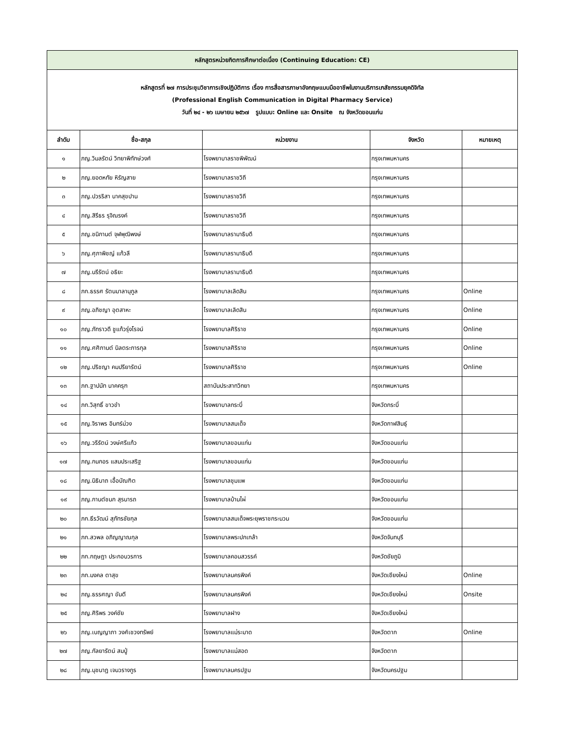| หลักสูตรหน่วยกิตการศึกษาต่อเนื่อง (Continuing Education: CE) | | | | |
| หลักสูตรที่ ๒๗ การประชุมวิชาการเชิงปฏิบัติการ เรื่อง การสื่อสารภาษาอังกฤษแบบมืออาชีพในงานบริการเภสัชกรรมยุคดิจิทัล (Professional English Communication in Digital Pharmacy Service) วันที่ ๒๔ - ๒๖ เมษายน ๒๕๖๗ รูปแบบ: Online และ Onsite ณ จังหวัดขอนแก่น | | | | |
| ลำดับ | ชื่อ-สกุล | หน่วยงาน | จังหวัด | หมายเหตุ |
| ๑ | ภญ.วิมลรัตน์ วิทยาพิทักษ์วงศ์ | โรงพยาบาลราชพิพัฒน์ | กรุงเทพมหานคร | |
| ๒ | ภญ.ยอดหทัย หิรัญสาย | โรงพยาบาลราชวิถี | กรุงเทพมหานคร | |
| ๓ | ภญ.ปวรริสา นาคสุขปาน | โรงพยาบาลราชวิถี | กรุงเทพมหานคร | |
| ๔ | ภญ.สิรีธร รุจิณรงค์ | โรงพยาบาลราชวิถี | กรุงเทพมหานคร | |
| ๕ | ภญ.ชนิกานต์ จุฬพุฒิพงษ์ | โรงพยาบาลรามาธิบดี | กรุงเทพมหานคร | |
| ๖ | ภญ.ศุภาพิชญ์ แก้วลี | โรงพยาบาลรามาธิบดี | กรุงเทพมหานคร | |
| ๗ | ภญ.นรีรัตน์ อธิยะ | โรงพยาบาลรามาธิบดี | กรุงเทพมหานคร | |
| ๘ | ภก.ธรรศ รัตนมาลานุกูล | โรงพยาบาลเลิดสิน | กรุงเทพมหานคร | Online |
| ๙ | ภญ.อภิชญา อุตสาหะ | โรงพยาบาลเลิดสิน | กรุงเทพมหานคร | Online |
| ๑๐ | ภญ.ภัทราวดี ชูแก้วรุ่งโรจน์ | โรงพยาบาลศิริราช | กรุงเทพมหานคร | Online |
| ๑๑ | ภญ.ศศิกานต์ นิลตระการกุล | โรงพยาบาลศิริราช | กรุงเทพมหานคร | Online |
| ๑๒ | ภญ.ปริชญา คมปรียารัตน์ | โรงพยาบาลศิริราช | กรุงเทพมหานคร | Online |
| ๑๓ | ภก.ฐาปนัท นาคครุฑ | สถาบันประสาทวิทยา | กรุงเทพมหานคร | |
| ๑๔ | ภก.วิสุทธิ์ ขาวขำ | โรงพยาบาลกระบี่ | จังหวัดกระบี่ | |
| ๑๕ | ภญ.จิราพร อินทร์ม่วง | โรงพยาบาลสมเด็จ | จังหวัดกาฬสินธุ์ | |
| ๑๖ | ภญ.วรีรัตน์ วงษ์ศรีแก้ว | โรงพยาบาลขอนแก่น | จังหวัดขอนแก่น | |
| ๑๗ | ภญ.กนกอร แสนประเสริฐ | โรงพยาบาลขอนแก่น | จังหวัดขอนแก่น | |
| ๑๘ | ภญ.นิธินาถ เอื้อบัณฑิต | โรงพยาบาลชุมแพ | จังหวัดขอนแก่น | |
| ๑๙ | ภญ.กานต์ชนก สุรนารถ | โรงพยาบาลบ้านไผ่ | จังหวัดขอนแก่น | |
| ๒๐ | ภก.ธีรวัฒน์ สุภัทรชัยกุล | โรงพยาบาลสมเด็จพระยุพราชกระนวน | จังหวัดขอนแก่น | |
| ๒๑ | ภก.สวพล อภิญญาณกุล | โรงพยาบาลพระปกเกล้า | จังหวัดจันทบุรี | |
| ๒๒ | ภก.กฤษฎา ประกอบวรการ | โรงพยาบาลคอนสวรรค์ | จังหวัดชัยภูมิ | |
| ๒๓ | ภก.มงคล ตาสุข | โรงพยาบาลนครพิงค์ | จังหวัดเชียงใหม่ | Online |
| ๒๔ | ภญ.ธรรศญา ขันตี | โรงพยาบาลนครพิงค์ | จังหวัดเชียงใหม่ | Onsite |
| ๒๕ | ภญ.ศิริพร วงค์ชัย | โรงพยาบาลฝาง | จังหวัดเชียงใหม่ | |
| ๒๖ | ภญ.เบญญาภา วงศ์เชวงทรัพย์ | โรงพยาบาลแม่ระมาด | จังหวัดตาก | Online |
| ๒๗ | ภญ.กัลยารัตน์ สมปู่ | โรงพยาบาลแม่สอด | จังหวัดตาก | |
| ๒๘ | ภญ.นุชนาฏ เจนวรางกูร | โรงพยาบาลนครปฐม | จังหวัดนครปฐม | |